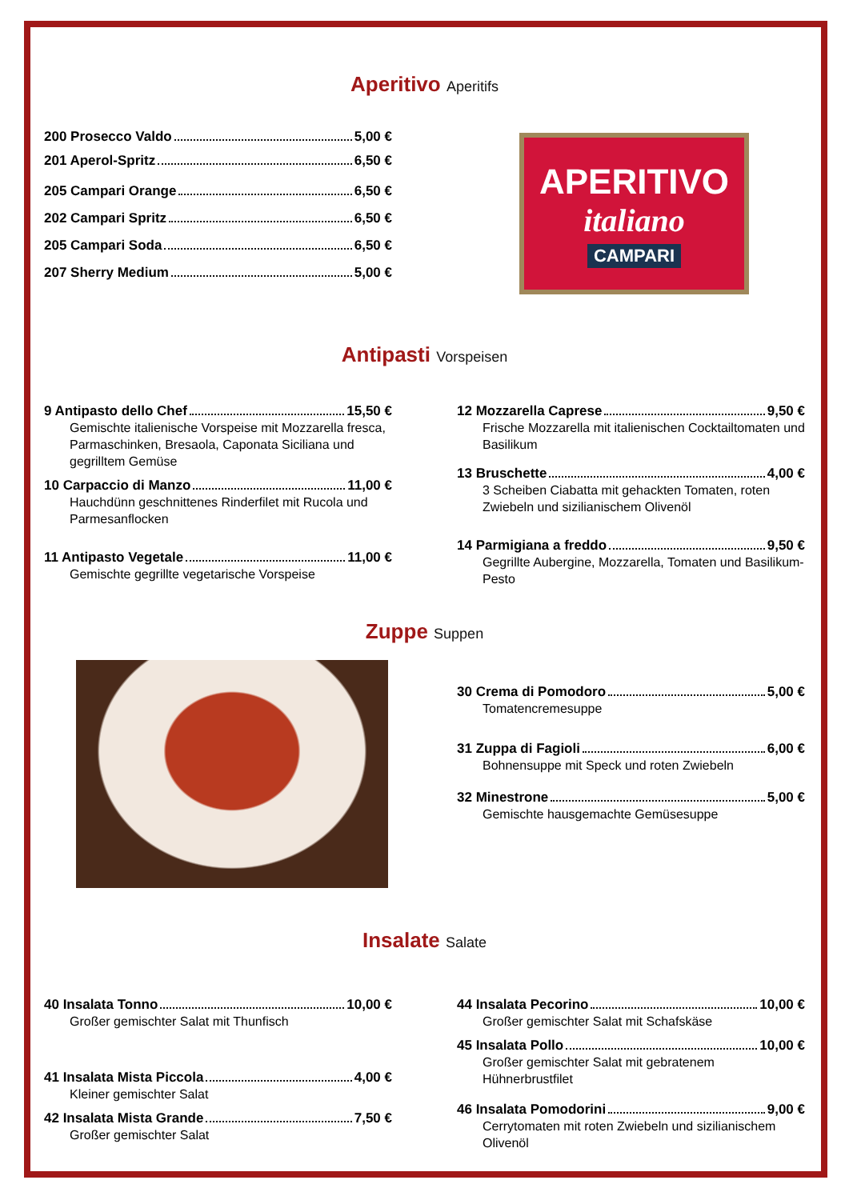Aperitivo Aperitifs
200 Prosecco Valdo 5,00 €
201 Aperol-Spritz 6,50 €
205 Campari Orange 6,50 €
202 Campari Spritz 6,50 €
205 Campari Soda 6,50 €
207 Sherry Medium 5,00 €
APERITIVO
italiano
CAMPARI
Antipasti Vorspeisen
9 Antipasto dello Chef 15,50 €
Gemischte italienische Vorspeise mit Mozzarella fresca, Parmaschinken, Bresaola, Caponata Siciliana und gegrilltem Gemüse
10 Carpaccio di Manzo 11,00 €
Hauchdünn geschnittenes Rinderfilet mit Rucola und Parmesanflocken
11 Antipasto Vegetale 11,00 €
Gemischte gegrillte vegetarische Vorspeise
12 Mozzarella Caprese 9,50 €
Frische Mozzarella mit italienischen Cocktailtomaten und Basilikum
13 Bruschette 4,00 €
3 Scheiben Ciabatta mit gehackten Tomaten, roten Zwiebeln und sizilianischem Olivenöl
14 Parmigiana a freddo 9,50 €
Gegrillte Aubergine, Mozzarella, Tomaten und Basilikum-Pesto
Zuppe Suppen
30 Crema di Pomodoro 5,00 €
Tomatencremesuppe
31 Zuppa di Fagioli 6,00 €
Bohnensuppe mit Speck und roten Zwiebeln
32 Minestrone 5,00 €
Gemischte hausgemachte Gemüsesuppe
Insalate Salate
40 Insalata Tonno 10,00 €
Großer gemischter Salat mit Thunfisch
41 Insalata Mista Piccola 4,00 €
Kleiner gemischter Salat
42 Insalata Mista Grande 7,50 €
Großer gemischter Salat
44 Insalata Pecorino 10,00 €
Großer gemischter Salat mit Schafskäse
45 Insalata Pollo 10,00 €
Großer gemischter Salat mit gebratenem Hühnerbrustfilet
46 Insalata Pomodorini 9,00 €
Cerrytomaten mit roten Zwiebeln und sizilianischem Olivenöl